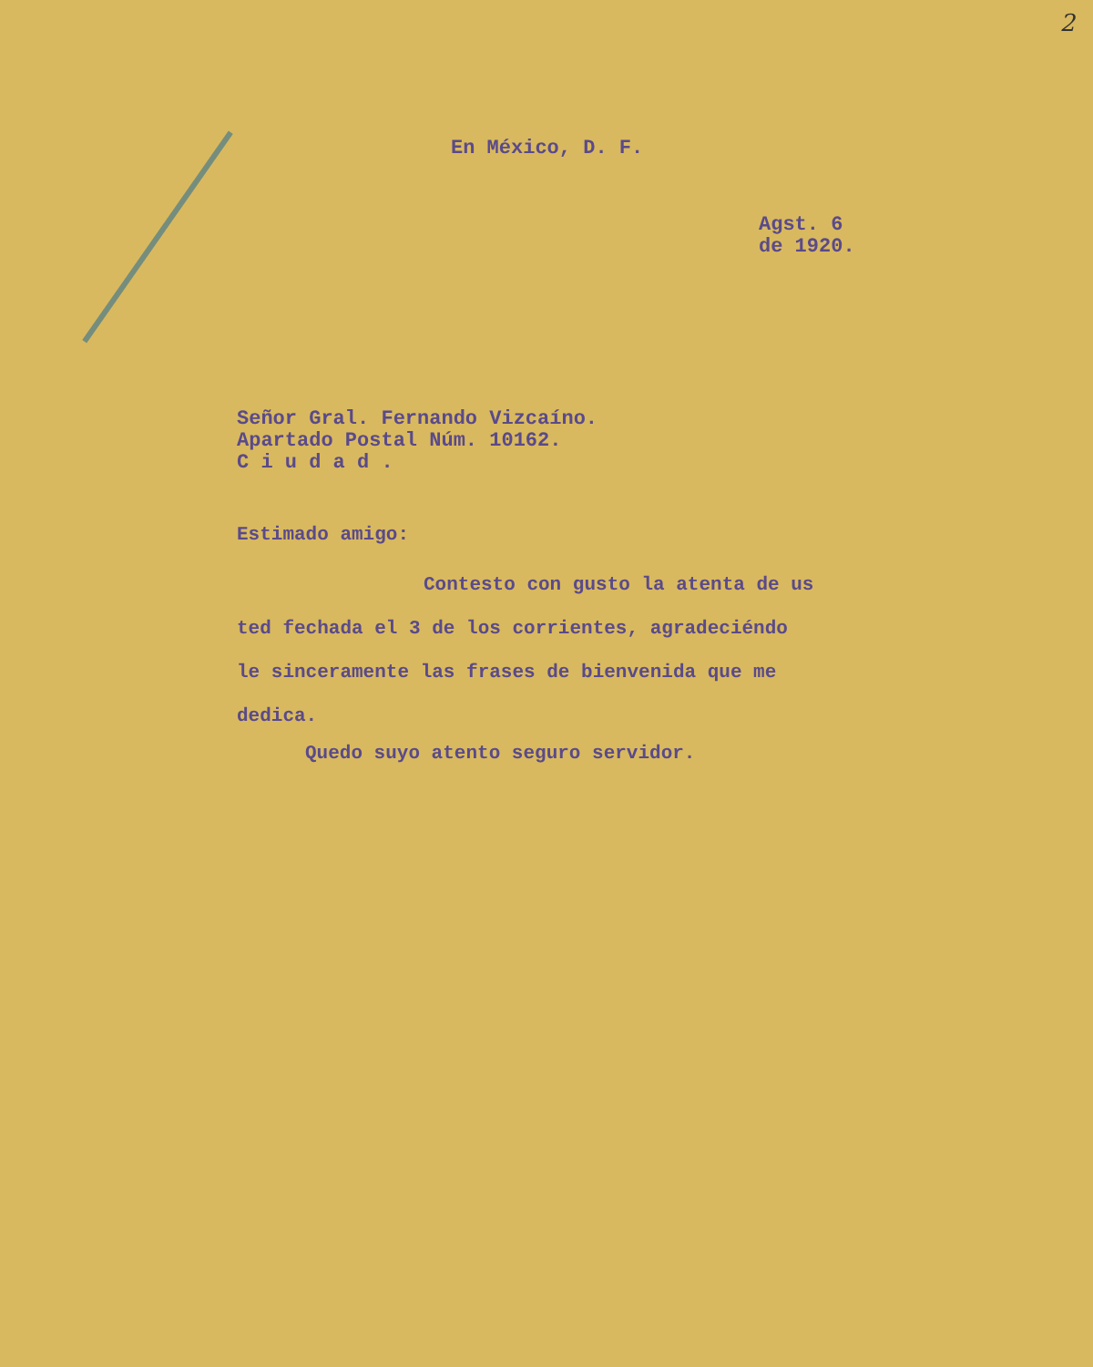2
En México, D. F.
Agst. 6
de 1920.
Señor Gral. Fernando Vizcaíno.
Apartado Postal Núm. 10162.
C i u d a d .
Estimado amigo:
Contesto con gusto la atenta de us
ted fechada el 3 de los corrientes, agradeciéndo
le sinceramente las frases de bienvenida que me
dedica.
Quedo suyo atento seguro servidor.